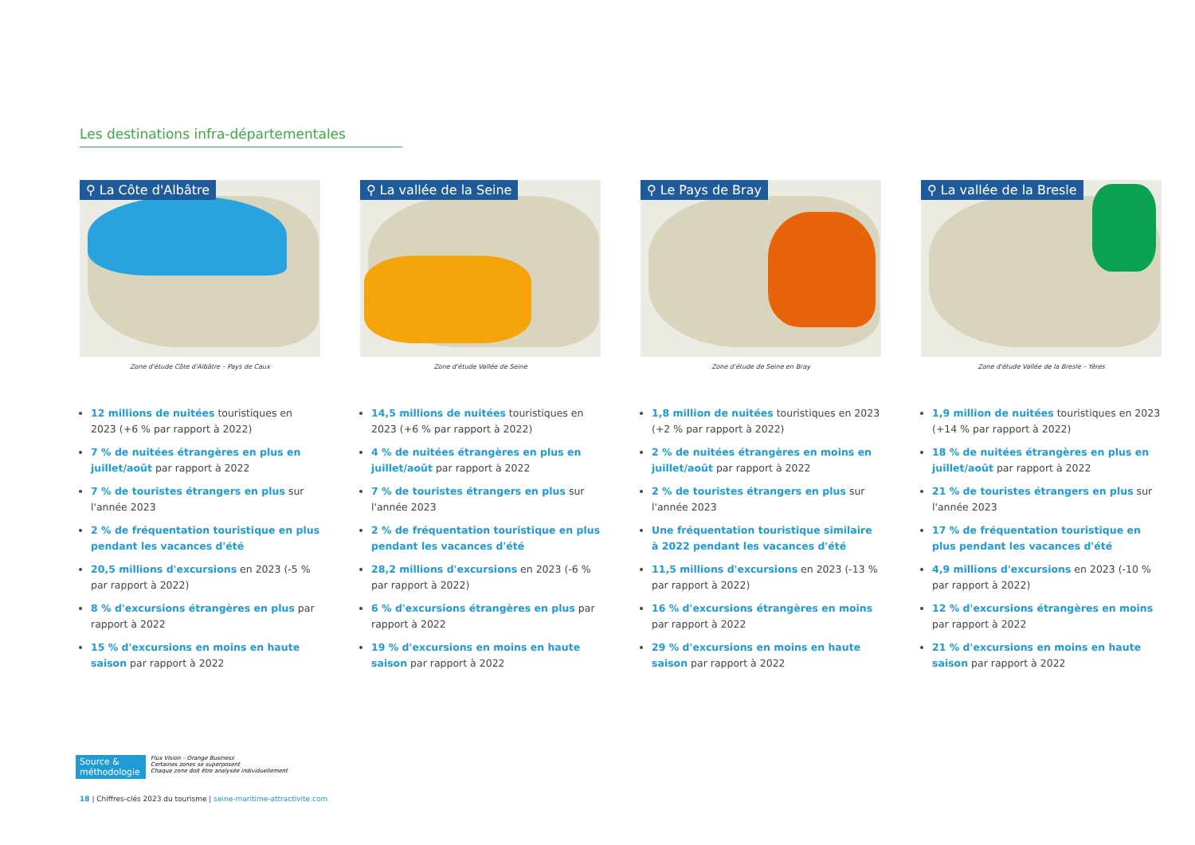Les destinations infra-départementales
⚲ La Côte d'Albâtre
Zone d'étude Côte d'Albâtre – Pays de Caux
12 millions de nuitées touristiques en 2023 (+6 % par rapport à 2022)
7 % de nuitées étrangères en plus en juillet/août par rapport à 2022
7 % de touristes étrangers en plus sur l'année 2023
2 % de fréquentation touristique en plus pendant les vacances d'été
20,5 millions d'excursions en 2023 (-5 % par rapport à 2022)
8 % d'excursions étrangères en plus par rapport à 2022
15 % d'excursions en moins en haute saison par rapport à 2022
⚲ La vallée de la Seine
Zone d'étude Vallée de Seine
14,5 millions de nuitées touristiques en 2023 (+6 % par rapport à 2022)
4 % de nuitées étrangères en plus en juillet/août par rapport à 2022
7 % de touristes étrangers en plus sur l'année 2023
2 % de fréquentation touristique en plus pendant les vacances d'été
28,2 millions d'excursions en 2023 (-6 % par rapport à 2022)
6 % d'excursions étrangères en plus par rapport à 2022
19 % d'excursions en moins en haute saison par rapport à 2022
⚲ Le Pays de Bray
Zone d'étude de Seine en Bray
1,8 million de nuitées touristiques en 2023 (+2 % par rapport à 2022)
2 % de nuitées étrangères en moins en juillet/août par rapport à 2022
2 % de touristes étrangers en plus sur l'année 2023
Une fréquentation touristique similaire à 2022 pendant les vacances d'été
11,5 millions d'excursions en 2023 (-13 % par rapport à 2022)
16 % d'excursions étrangères en moins par rapport à 2022
29 % d'excursions en moins en haute saison par rapport à 2022
⚲ La vallée de la Bresle
Zone d'étude Vallée de la Bresle – Yères
1,9 million de nuitées touristiques en 2023 (+14 % par rapport à 2022)
18 % de nuitées étrangères en plus en juillet/août par rapport à 2022
21 % de touristes étrangers en plus sur l'année 2023
17 % de fréquentation touristique en plus pendant les vacances d'été
4,9 millions d'excursions en 2023 (-10 % par rapport à 2022)
12 % d'excursions étrangères en moins par rapport à 2022
21 % d'excursions en moins en haute saison par rapport à 2022
Source & méthodologie
Flux Vision – Orange Business
Certaines zones se superposent
Chaque zone doit être analysée individuellement
18 | Chiffres-clés 2023 du tourisme | seine-maritime-attractivite.com